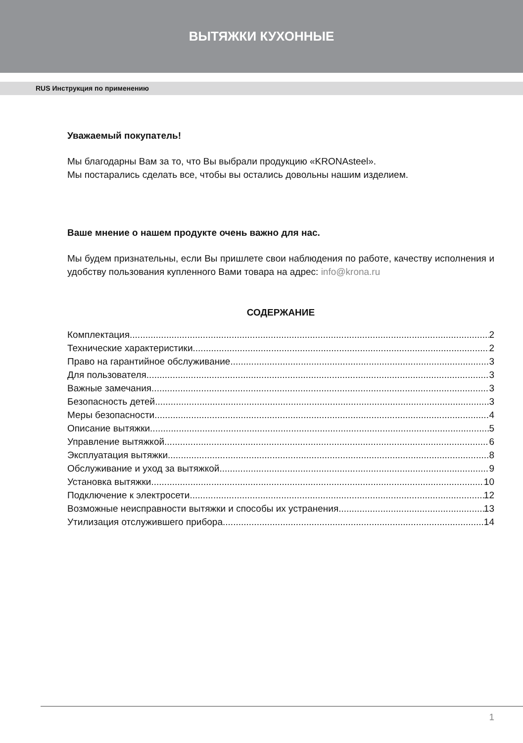ВЫТЯЖКИ КУХОННЫЕ
RUS Инструкция по применению
Уважаемый покупатель!
Мы благодарны Вам за то, что Вы выбрали продукцию «KRONAsteel».
Мы постарались сделать все, чтобы вы остались довольны нашим изделием.
Ваше мнение о нашем продукте очень важно для нас.
Мы будем признательны, если Вы пришлете свои наблюдения по работе, качеству исполнения и удобству пользования купленного Вами товара на адрес: info@krona.ru
СОДЕРЖАНИЕ
Комплектация 2
Технические характеристики 2
Право на гарантийное обслуживание 3
Для пользователя 3
Важные замечания 3
Безопасность детей 3
Меры безопасности 4
Описание вытяжки 5
Управление вытяжкой 6
Эксплуатация вытяжки 8
Обслуживание и уход за вытяжкой 9
Установка вытяжки 10
Подключение к электросети 12
Возможные неисправности вытяжки и способы их устранения 13
Утилизация отслужившего прибора 14
1